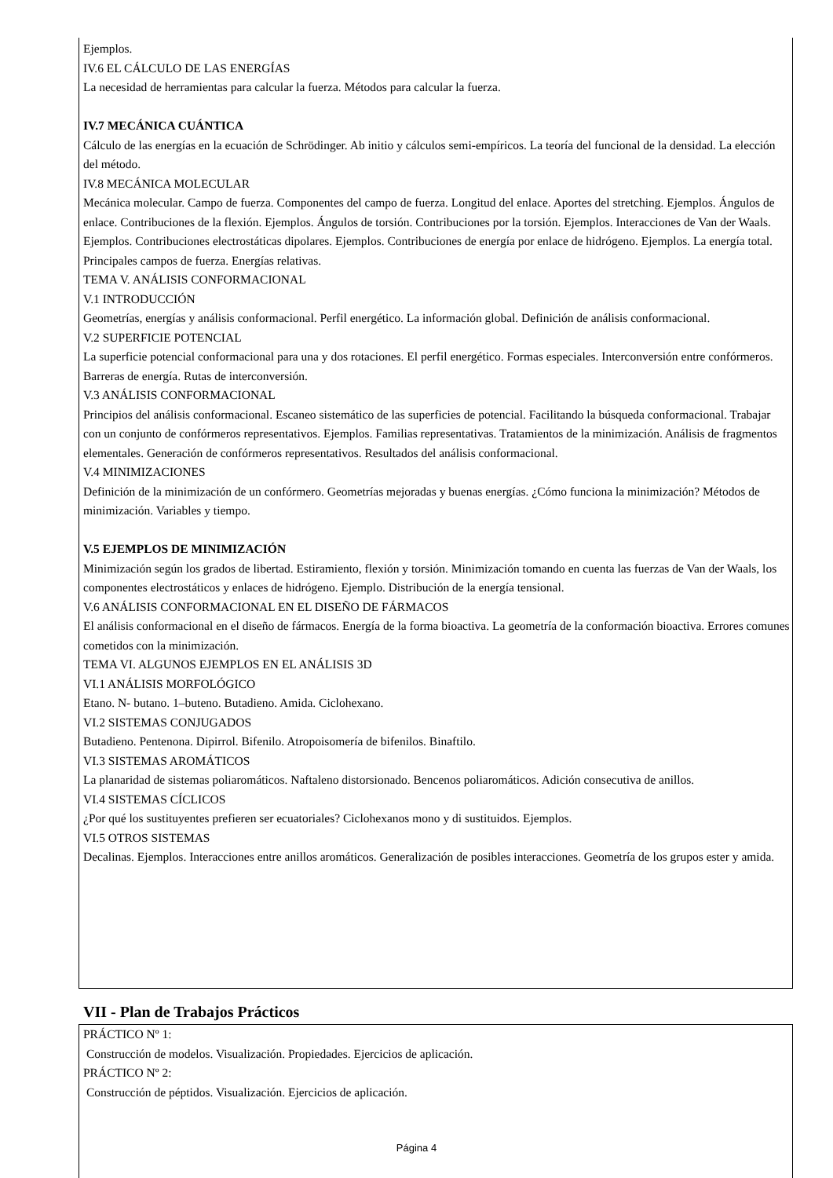Ejemplos.
IV.6 EL CÁLCULO DE LAS ENERGÍAS
La necesidad de herramientas para calcular la fuerza. Métodos para calcular la fuerza.
IV.7 MECÁNICA CUÁNTICA
Cálculo de las energías en la ecuación de Schrödinger. Ab initio y cálculos semi-empíricos. La teoría del funcional de la densidad. La elección del método.
IV.8 MECÁNICA MOLECULAR
Mecánica molecular. Campo de fuerza. Componentes del campo de fuerza. Longitud del enlace. Aportes del stretching. Ejemplos. Ángulos de enlace. Contribuciones de la flexión. Ejemplos. Ángulos de torsión. Contribuciones por la torsión. Ejemplos. Interacciones de Van der Waals. Ejemplos. Contribuciones electrostáticas dipolares. Ejemplos. Contribuciones de energía por enlace de hidrógeno. Ejemplos. La energía total. Principales campos de fuerza. Energías relativas.
TEMA V. ANÁLISIS CONFORMACIONAL
V.1 INTRODUCCIÓN
Geometrías, energías y análisis conformacional. Perfil energético. La información global. Definición de análisis conformacional.
V.2 SUPERFICIE POTENCIAL
La superficie potencial conformacional para una y dos rotaciones. El perfil energético. Formas especiales. Interconversión entre confórmeros. Barreras de energía. Rutas de interconversión.
V.3 ANÁLISIS CONFORMACIONAL
Principios del análisis conformacional. Escaneo sistemático de las superficies de potencial. Facilitando la búsqueda conformacional. Trabajar con un conjunto de confórmeros representativos. Ejemplos. Familias representativas. Tratamientos de la minimización. Análisis de fragmentos elementales. Generación de confórmeros representativos. Resultados del análisis conformacional.
V.4 MINIMIZACIONES
Definición de la minimización de un confórmero. Geometrías mejoradas y buenas energías. ¿Cómo funciona la minimización? Métodos de minimización. Variables y tiempo.
V.5 EJEMPLOS DE MINIMIZACIÓN
Minimización según los grados de libertad. Estiramiento, flexión y torsión. Minimización tomando en cuenta las fuerzas de Van der Waals, los componentes electrostáticos y enlaces de hidrógeno. Ejemplo. Distribución de la energía tensional.
V.6 ANÁLISIS CONFORMACIONAL EN EL DISEÑO DE FÁRMACOS
El análisis conformacional en el diseño de fármacos. Energía de la forma bioactiva. La geometría de la conformación bioactiva. Errores comunes cometidos con la minimización.
TEMA VI. ALGUNOS EJEMPLOS EN EL ANÁLISIS 3D
VI.1 ANÁLISIS MORFOLÓGICO
Etano. N- butano. 1–buteno. Butadieno. Amida. Ciclohexano.
VI.2 SISTEMAS CONJUGADOS
Butadieno. Pentenona. Dipirrol. Bifenilo. Atropoisomería de bifenilos. Binaftilo.
VI.3 SISTEMAS AROMÁTICOS
La planaridad de sistemas poliaromáticos. Naftaleno distorsionado. Bencenos poliaromáticos. Adición consecutiva de anillos.
VI.4 SISTEMAS CÍCLICOS
¿Por qué los sustituyentes prefieren ser ecuatoriales? Ciclohexanos mono y di sustituidos. Ejemplos.
VI.5 OTROS SISTEMAS
Decalinas. Ejemplos. Interacciones entre anillos aromáticos. Generalización de posibles interacciones. Geometría de los grupos ester y amida.
VII - Plan de Trabajos Prácticos
PRÁCTICO Nº 1:
Construcción de modelos. Visualización. Propiedades. Ejercicios de aplicación.
PRÁCTICO Nº 2:
Construcción de péptidos. Visualización. Ejercicios de aplicación.
Página 4